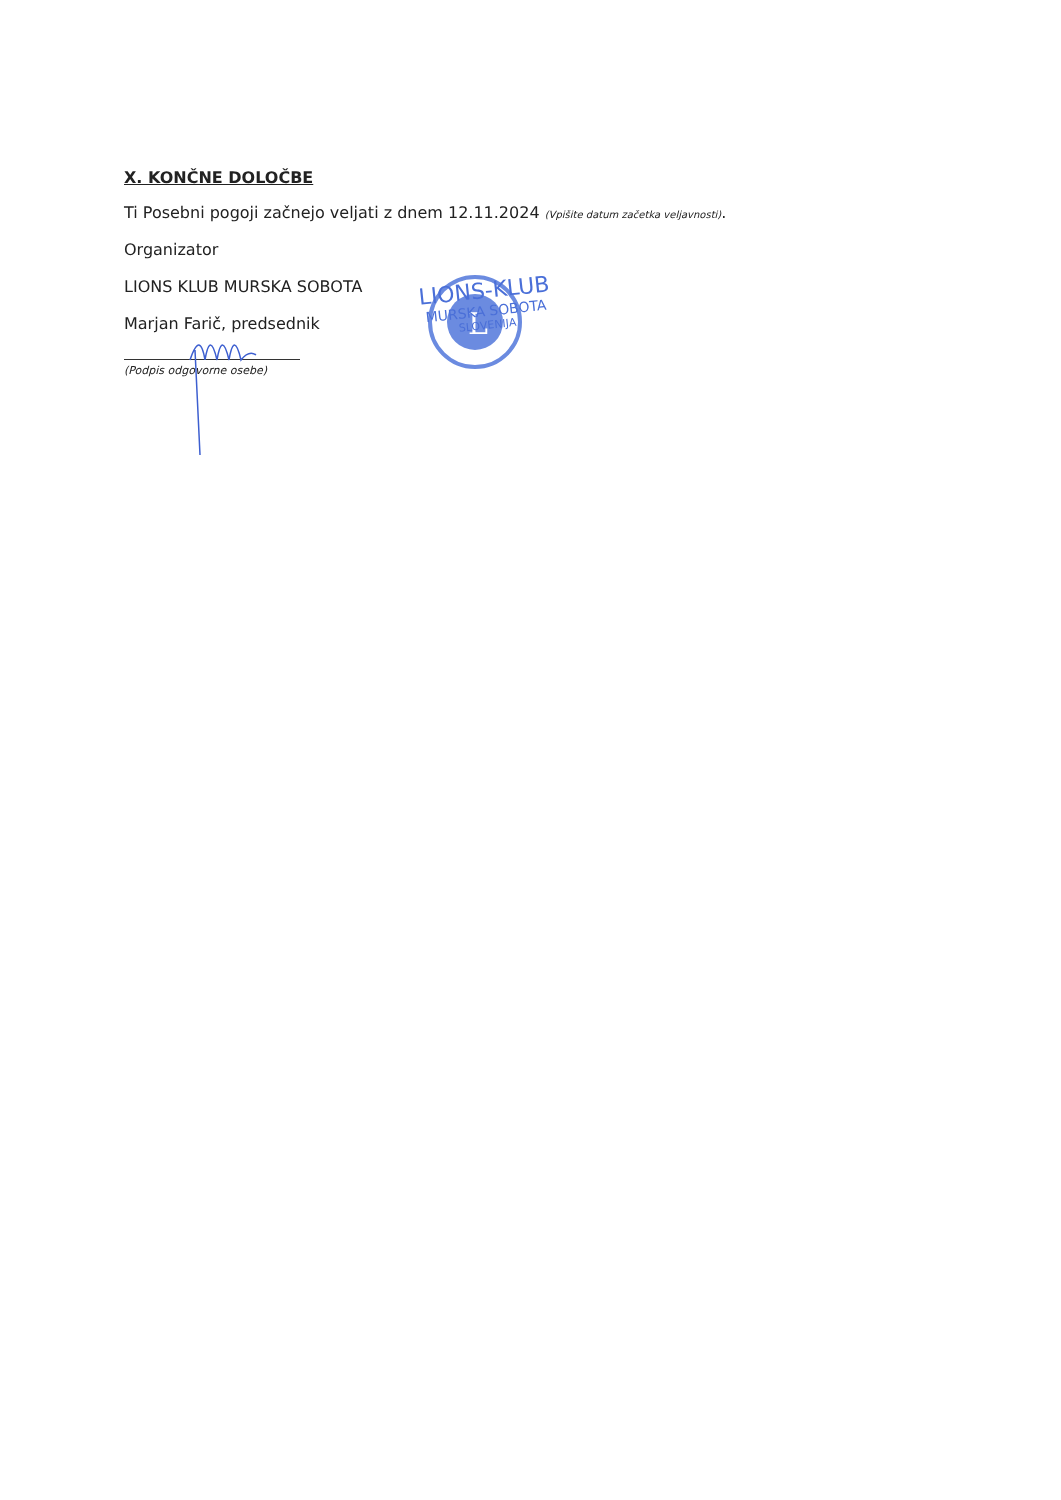X. KONČNE DOLOČBE
Ti Posebni pogoji začnejo veljati z dnem 12.11.2024 (Vpišite datum začetka veljavnosti).
Organizator
LIONS KLUB MURSKA SOBOTA
Marjan Farič, predsednik
(Podpis odgovorne osebe)
L
LIONS-KLUB
MURSKA SOBOTA
SLOVENIJA